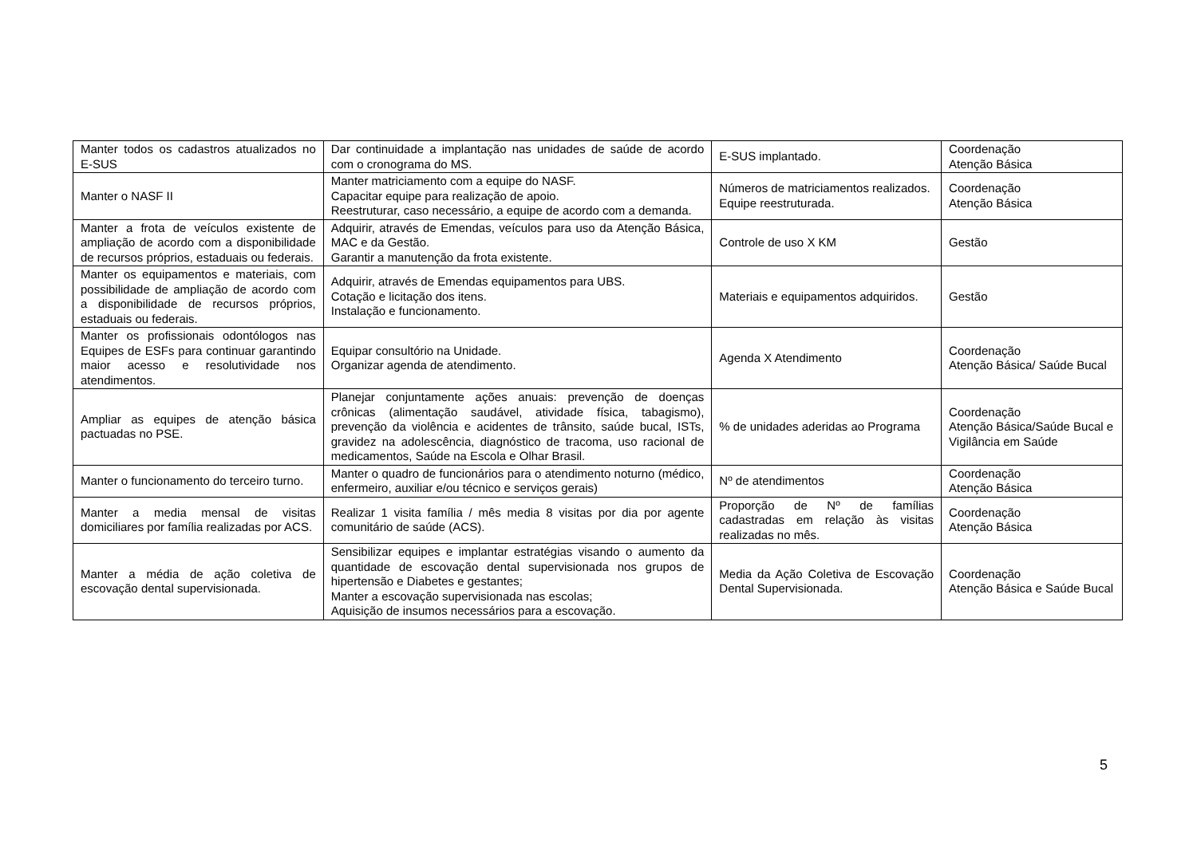| Manter todos os cadastros atualizados no E-SUS | Dar continuidade a implantação nas unidades de saúde de acordo com o cronograma do MS. | E-SUS implantado. | Coordenação Atenção Básica |
| Manter o NASF II | Manter matriciamento com a equipe do NASF. Capacitar equipe para realização de apoio. Reestruturar, caso necessário, a equipe de acordo com a demanda. | Números de matriciamentos realizados. Equipe reestruturada. | Coordenação Atenção Básica |
| Manter a frota de veículos existente de ampliação de acordo com a disponibilidade de recursos próprios, estaduais ou federais. | Adquirir, através de Emendas, veículos para uso da Atenção Básica, MAC e da Gestão. Garantir a manutenção da frota existente. | Controle de uso X KM | Gestão |
| Manter os equipamentos e materiais, com possibilidade de ampliação de acordo com a disponibilidade de recursos próprios, estaduais ou federais. | Adquirir, através de Emendas equipamentos para UBS. Cotação e licitação dos itens. Instalação e funcionamento. | Materiais e equipamentos adquiridos. | Gestão |
| Manter os profissionais odontólogos nas Equipes de ESFs para continuar garantindo maior acesso e resolutividade nos atendimentos. | Equipar consultório na Unidade. Organizar agenda de atendimento. | Agenda X Atendimento | Coordenação Atenção Básica/ Saúde Bucal |
| Ampliar as equipes de atenção básica pactuadas no PSE. | Planejar conjuntamente ações anuais: prevenção de doenças crônicas (alimentação saudável, atividade física, tabagismo), prevenção da violência e acidentes de trânsito, saúde bucal, ISTs, gravidez na adolescência, diagnóstico de tracoma, uso racional de medicamentos, Saúde na Escola e Olhar Brasil. | % de unidades aderidas ao Programa | Coordenação Atenção Básica/Saúde Bucal e Vigilância em Saúde |
| Manter o funcionamento do terceiro turno. | Manter o quadro de funcionários para o atendimento noturno (médico, enfermeiro, auxiliar e/ou técnico e serviços gerais) | Nº de atendimentos | Coordenação Atenção Básica |
| Manter a media mensal de visitas domiciliares por família realizadas por ACS. | Realizar 1 visita família / mês media 8 visitas por dia por agente comunitário de saúde (ACS). | Proporção de Nº de famílias cadastradas em relação às visitas realizadas no mês. | Coordenação Atenção Básica |
| Manter a média de ação coletiva de escovação dental supervisionada. | Sensibilizar equipes e implantar estratégias visando o aumento da quantidade de escovação dental supervisionada nos grupos de hipertensão e Diabetes e gestantes; Manter a escovação supervisionada nas escolas; Aquisição de insumos necessários para a escovação. | Media da Ação Coletiva de Escovação Dental Supervisionada. | Coordenação Atenção Básica e Saúde Bucal |
5